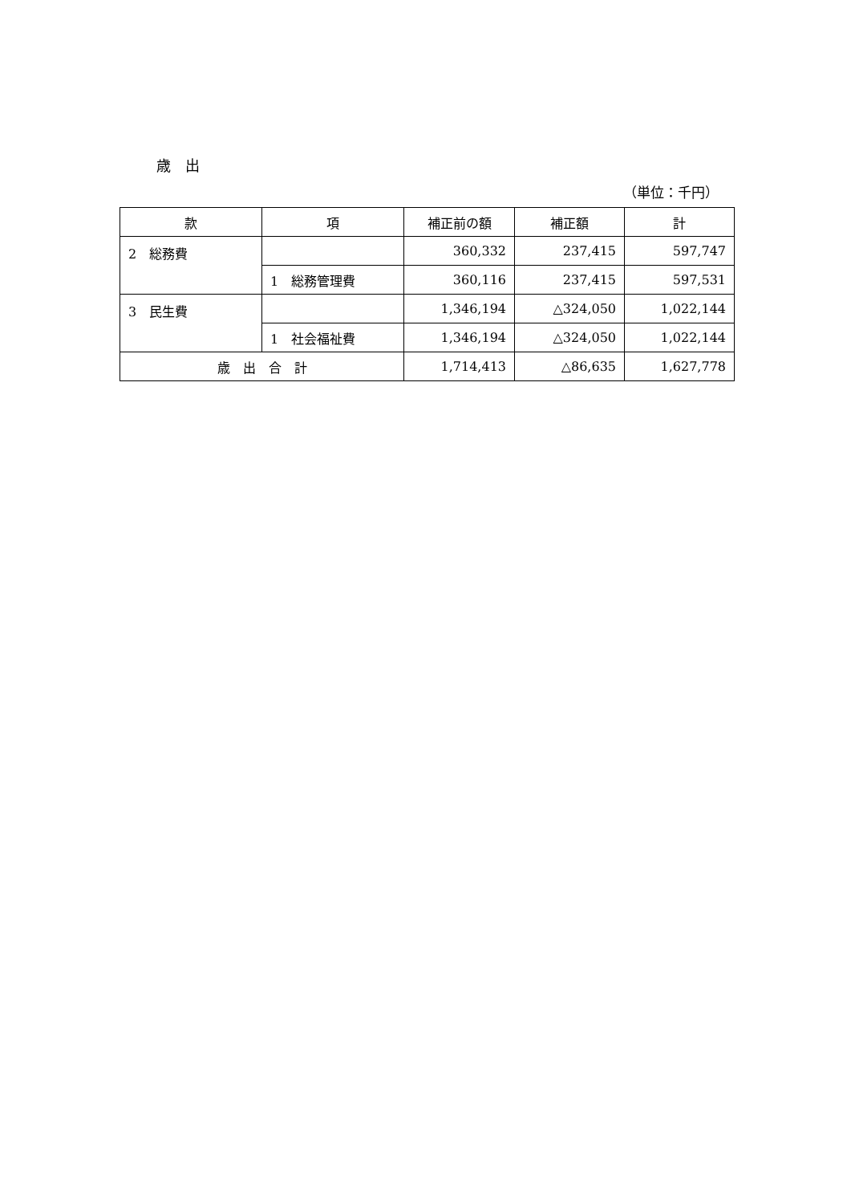歳　出
（単位：千円）
| 款 | 項 | 補正前の額 | 補正額 | 計 |
| --- | --- | --- | --- | --- |
| 2 総務費 | | 360,332 | 237,415 | 597,747 |
| | 1 総務管理費 | 360,116 | 237,415 | 597,531 |
| 3 民生費 | | 1,346,194 | △324,050 | 1,022,144 |
| | 1 社会福祉費 | 1,346,194 | △324,050 | 1,022,144 |
| 歳 出 合 計 | | 1,714,413 | △86,635 | 1,627,778 |